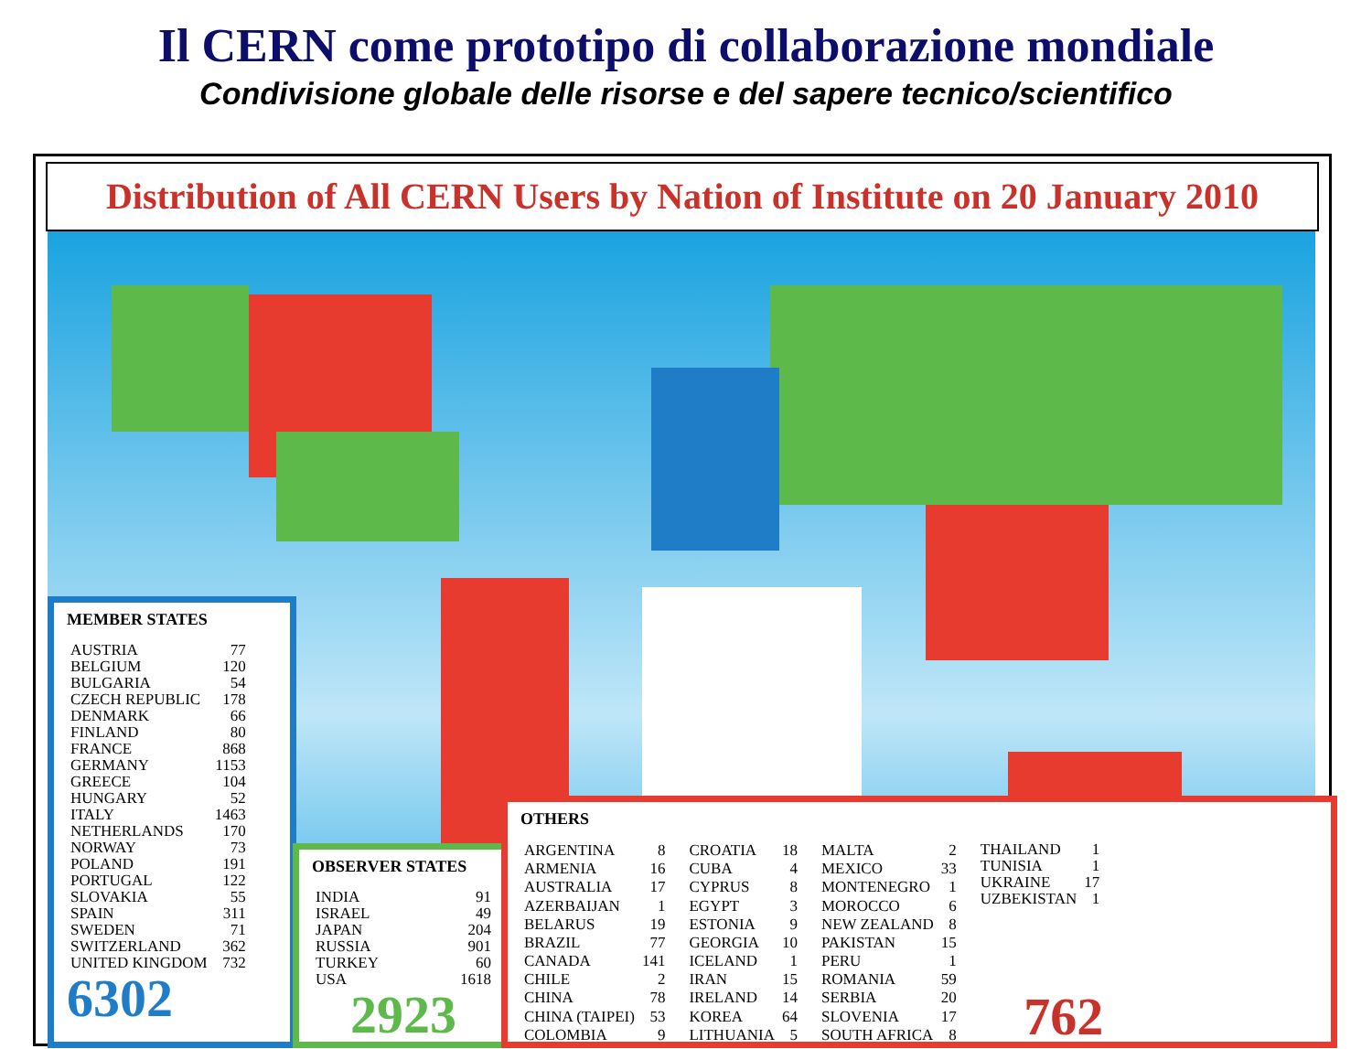Il CERN come prototipo di collaborazione mondiale
Condivisione globale delle risorse e del sapere tecnico/scientifico
Distribution of All CERN Users by Nation of Institute on 20 January 2010
MEMBER STATES
| AUSTRIA | 77 |
| BELGIUM | 120 |
| BULGARIA | 54 |
| CZECH REPUBLIC | 178 |
| DENMARK | 66 |
| FINLAND | 80 |
| FRANCE | 868 |
| GERMANY | 1153 |
| GREECE | 104 |
| HUNGARY | 52 |
| ITALY | 1463 |
| NETHERLANDS | 170 |
| NORWAY | 73 |
| POLAND | 191 |
| PORTUGAL | 122 |
| SLOVAKIA | 55 |
| SPAIN | 311 |
| SWEDEN | 71 |
| SWITZERLAND | 362 |
| UNITED KINGDOM | 732 |
6302
OBSERVER STATES
| INDIA | 91 |
| ISRAEL | 49 |
| JAPAN | 204 |
| RUSSIA | 901 |
| TURKEY | 60 |
| USA | 1618 |
2923
OTHERS
| ARGENTINA | 8 |
| ARMENIA | 16 |
| AUSTRALIA | 17 |
| AZERBAIJAN | 1 |
| BELARUS | 19 |
| BRAZIL | 77 |
| CANADA | 141 |
| CHILE | 2 |
| CHINA | 78 |
| CHINA (TAIPEI) | 53 |
| COLOMBIA | 9 |
| CROATIA | 18 |
| CUBA | 4 |
| CYPRUS | 8 |
| EGYPT | 3 |
| ESTONIA | 9 |
| GEORGIA | 10 |
| ICELAND | 1 |
| IRAN | 15 |
| IRELAND | 14 |
| KOREA | 64 |
| LITHUANIA | 5 |
| MALTA | 2 |
| MEXICO | 33 |
| MONTENEGRO | 1 |
| MOROCCO | 6 |
| NEW ZEALAND | 8 |
| PAKISTAN | 15 |
| PERU | 1 |
| ROMANIA | 59 |
| SERBIA | 20 |
| SLOVENIA | 17 |
| SOUTH AFRICA | 8 |
| THAILAND | 1 |
| TUNISIA | 1 |
| UKRAINE | 17 |
| UZBEKISTAN | 1 |
762